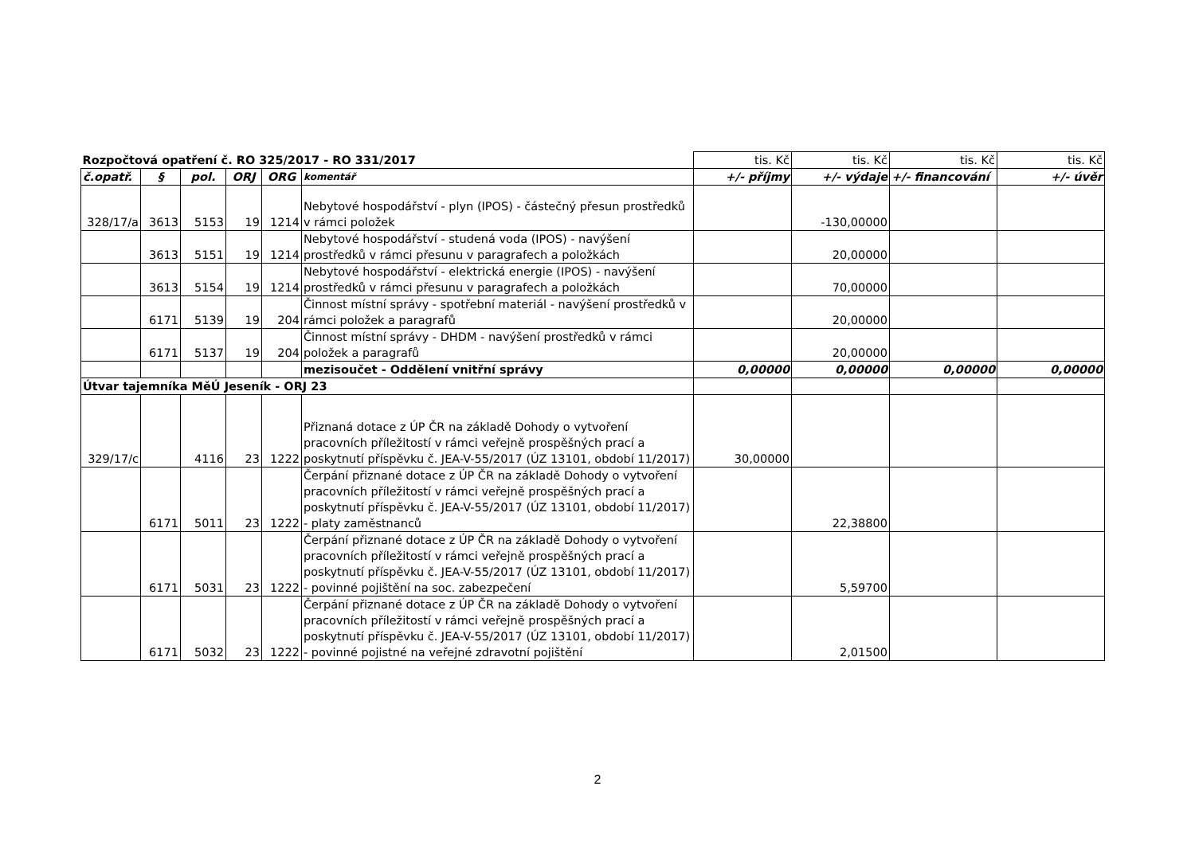| Rozpočtová opatření č. RO 325/2017 - RO 331/2017 | | | | | | tis. Kč | tis. Kč | tis. Kč | tis. Kč |
| č.opatř. | § | pol. | ORJ | ORG | komentář | +/- příjmy | +/- výdaje | +/- financování | +/- úvěr |
| 328/17/a | 3613 | 5153 | 19 | 1214 | Nebytové hospodářství - plyn (IPOS) - částečný přesun prostředků v rámci položek | | -130,00000 | | |
| | 3613 | 5151 | 19 | 1214 | Nebytové hospodářství - studená voda (IPOS) - navýšení prostředků v rámci přesunu v paragrafech a položkách | | 20,00000 | | |
| | 3613 | 5154 | 19 | 1214 | Nebytové hospodářství - elektrická energie (IPOS) - navýšení prostředků v rámci přesunu v paragrafech a položkách | | 70,00000 | | |
| | 6171 | 5139 | 19 | 204 | Činnost místní správy - spotřební materiál - navýšení prostředků v rámci položek a paragrafů | | 20,00000 | | |
| | 6171 | 5137 | 19 | 204 | Činnost místní správy - DHDM - navýšení prostředků v rámci položek a paragrafů | | 20,00000 | | |
| | | | | | mezisoučet - Oddělení vnitřní správy | 0,00000 | 0,00000 | 0,00000 | 0,00000 |
| Útvar tajemníka MěÚ Jeseník - ORJ 23 | | | | | | | | | |
| 329/17/c | | 4116 | 23 | 1222 | Přiznaná dotace z ÚP ČR na základě Dohody o vytvoření pracovních příležitostí v rámci veřejně prospěšných prací a poskytnutí příspěvku č. JEA-V-55/2017 (ÚZ 13101, období 11/2017) | 30,00000 | | | |
| | 6171 | 5011 | 23 | 1222 | Čerpání přiznané dotace z ÚP ČR na základě Dohody o vytvoření pracovních příležitostí v rámci veřejně prospěšných prací a poskytnutí příspěvku č. JEA-V-55/2017 (ÚZ 13101, období 11/2017) - platy zaměstnanců | | 22,38800 | | |
| | 6171 | 5031 | 23 | 1222 | Čerpání přiznané dotace z ÚP ČR na základě Dohody o vytvoření pracovních příležitostí v rámci veřejně prospěšných prací a poskytnutí příspěvku č. JEA-V-55/2017 (ÚZ 13101, období 11/2017) - povinné pojištění na soc. zabezpečení | | 5,59700 | | |
| | 6171 | 5032 | 23 | 1222 | Čerpání přiznané dotace z ÚP ČR na základě Dohody o vytvoření pracovních příležitostí v rámci veřejně prospěšných prací a poskytnutí příspěvku č. JEA-V-55/2017 (ÚZ 13101, období 11/2017) - povinné pojistné na veřejné zdravotní pojištění | | 2,01500 | | |
2